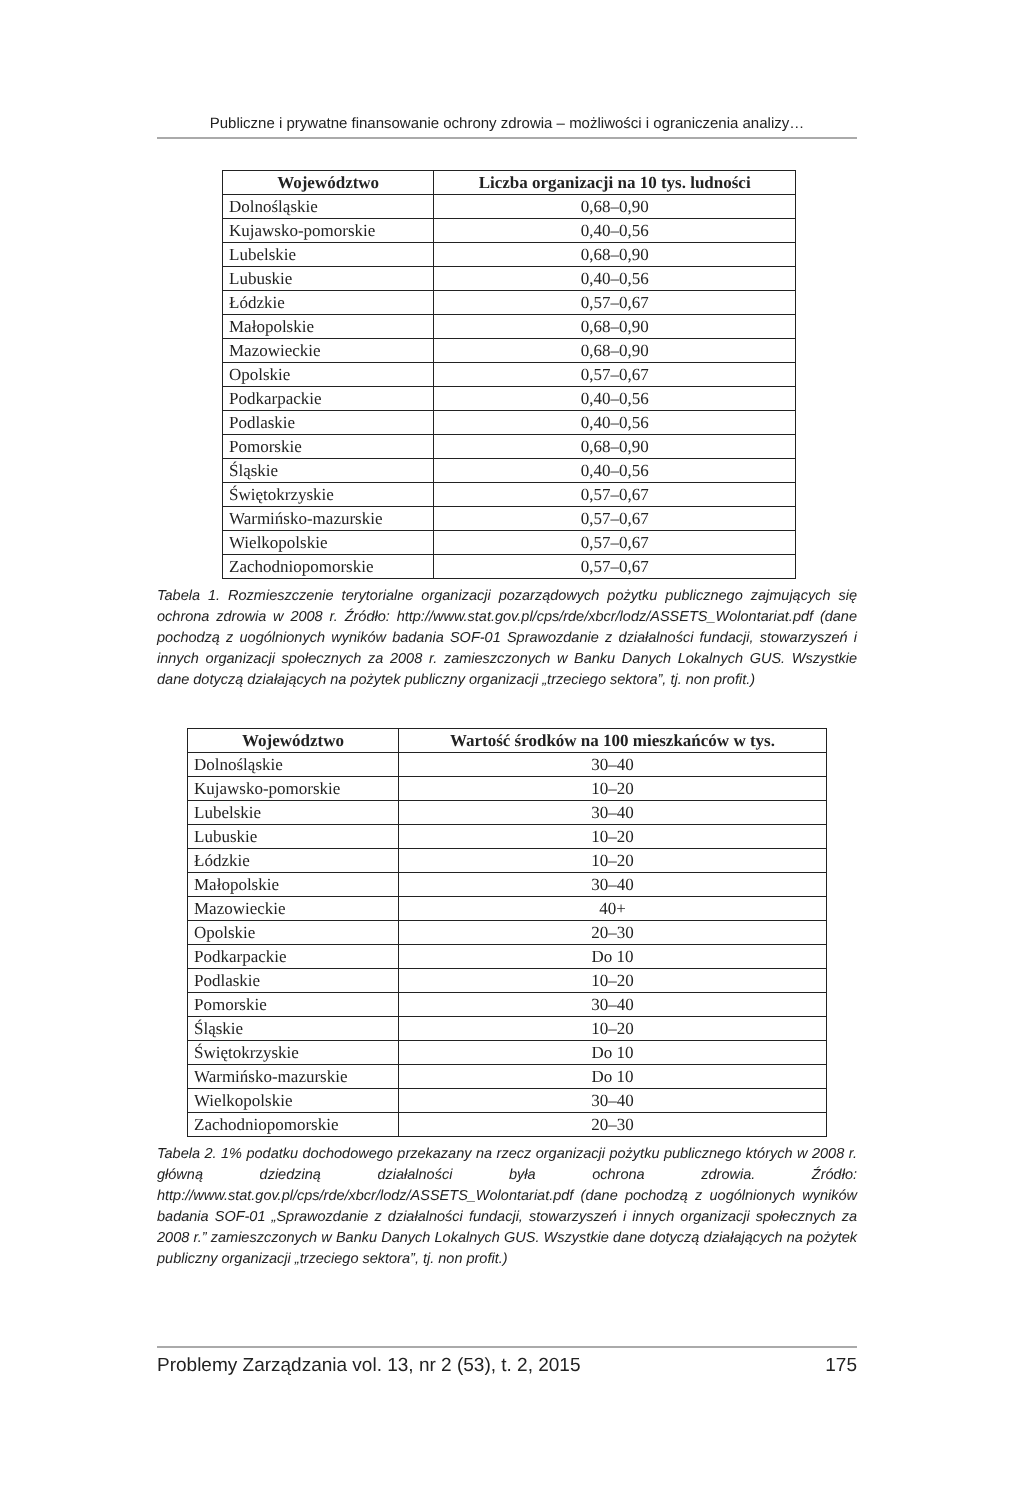Publiczne i prywatne finansowanie ochrony zdrowia – możliwości i ograniczenia analizy…
| Województwo | Liczba organizacji na 10 tys. ludności |
| --- | --- |
| Dolnośląskie | 0,68–0,90 |
| Kujawsko-pomorskie | 0,40–0,56 |
| Lubelskie | 0,68–0,90 |
| Lubuskie | 0,40–0,56 |
| Łódzkie | 0,57–0,67 |
| Małopolskie | 0,68–0,90 |
| Mazowieckie | 0,68–0,90 |
| Opolskie | 0,57–0,67 |
| Podkarpackie | 0,40–0,56 |
| Podlaskie | 0,40–0,56 |
| Pomorskie | 0,68–0,90 |
| Śląskie | 0,40–0,56 |
| Świętokrzyskie | 0,57–0,67 |
| Warmińsko-mazurskie | 0,57–0,67 |
| Wielkopolskie | 0,57–0,67 |
| Zachodniopomorskie | 0,57–0,67 |
Tabela 1. Rozmieszczenie terytorialne organizacji pozarządowych pożytku publicznego zajmujących się ochrona zdrowia w 2008 r. Źródło: http://www.stat.gov.pl/cps/rde/xbcr/lodz/ASSETS_Wolontariat.pdf (dane pochodzą z uogólnionych wyników badania SOF-01 Sprawozdanie z działalności fundacji, stowarzyszeń i innych organizacji społecznych za 2008 r. zamieszczonych w Banku Danych Lokalnych GUS. Wszystkie dane dotyczą działających na pożytek publiczny organizacji „trzeciego sektora”, tj. non profit.)
| Województwo | Wartość środków na 100 mieszkańców w tys. |
| --- | --- |
| Dolnośląskie | 30–40 |
| Kujawsko-pomorskie | 10–20 |
| Lubelskie | 30–40 |
| Lubuskie | 10–20 |
| Łódzkie | 10–20 |
| Małopolskie | 30–40 |
| Mazowieckie | 40+ |
| Opolskie | 20–30 |
| Podkarpackie | Do 10 |
| Podlaskie | 10–20 |
| Pomorskie | 30–40 |
| Śląskie | 10–20 |
| Świętokrzyskie | Do 10 |
| Warmińsko-mazurskie | Do 10 |
| Wielkopolskie | 30–40 |
| Zachodniopomorskie | 20–30 |
Tabela 2. 1% podatku dochodowego przekazany na rzecz organizacji pożytku publicznego których w 2008 r. główną dziedziną działalności była ochrona zdrowia. Źródło: http://www.stat.gov.pl/cps/rde/xbcr/lodz/ASSETS_Wolontariat.pdf (dane pochodzą z uogólnionych wyników badania SOF-01 „Sprawozdanie z działalności fundacji, stowarzyszeń i innych organizacji społecznych za 2008 r.” zamieszczonych w Banku Danych Lokalnych GUS. Wszystkie dane dotyczą działających na pożytek publiczny organizacji „trzeciego sektora”, tj. non profit.)
Problemy Zarządzania vol. 13, nr 2 (53), t. 2, 2015 175